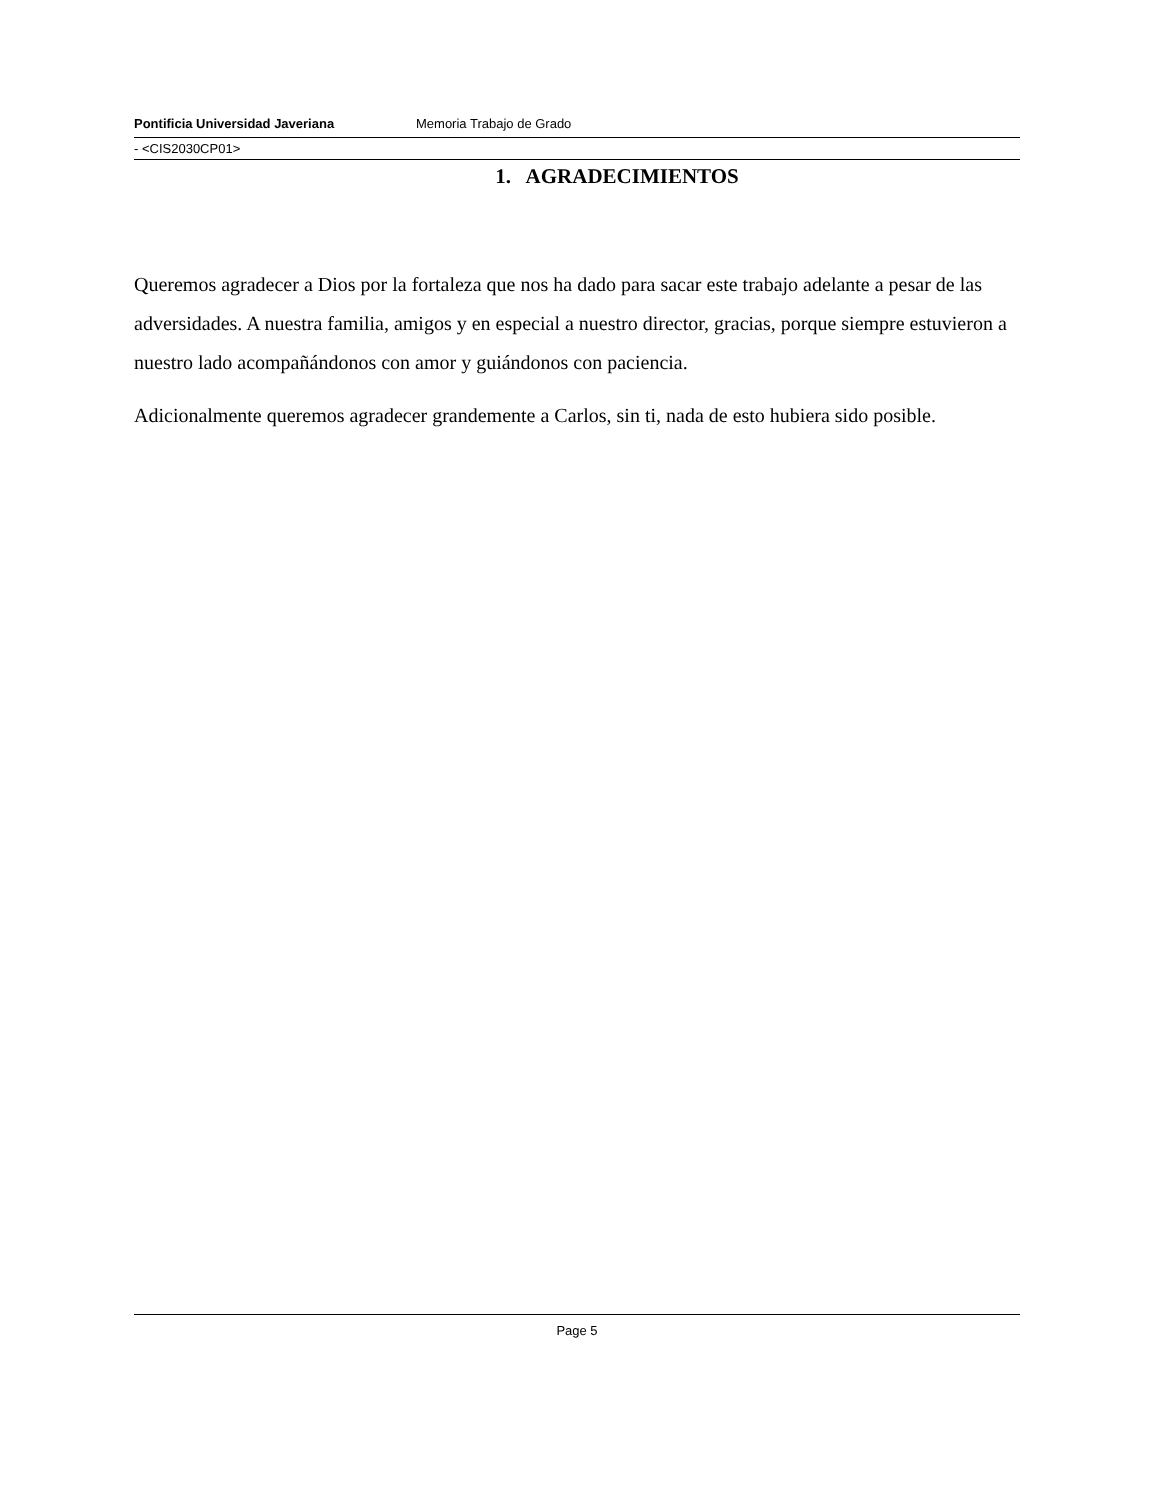Pontificia Universidad Javeriana Memoria Trabajo de Grado
- <CIS2030CP01>
1. AGRADECIMIENTOS
Queremos agradecer a Dios por la fortaleza que nos ha dado para sacar este trabajo adelante a pesar de las adversidades. A nuestra familia, amigos y en especial a nuestro director, gracias, porque siempre estuvieron a nuestro lado acompañándonos con amor y guiándonos con paciencia.
Adicionalmente queremos agradecer grandemente a Carlos, sin ti, nada de esto hubiera sido posible.
Page 5